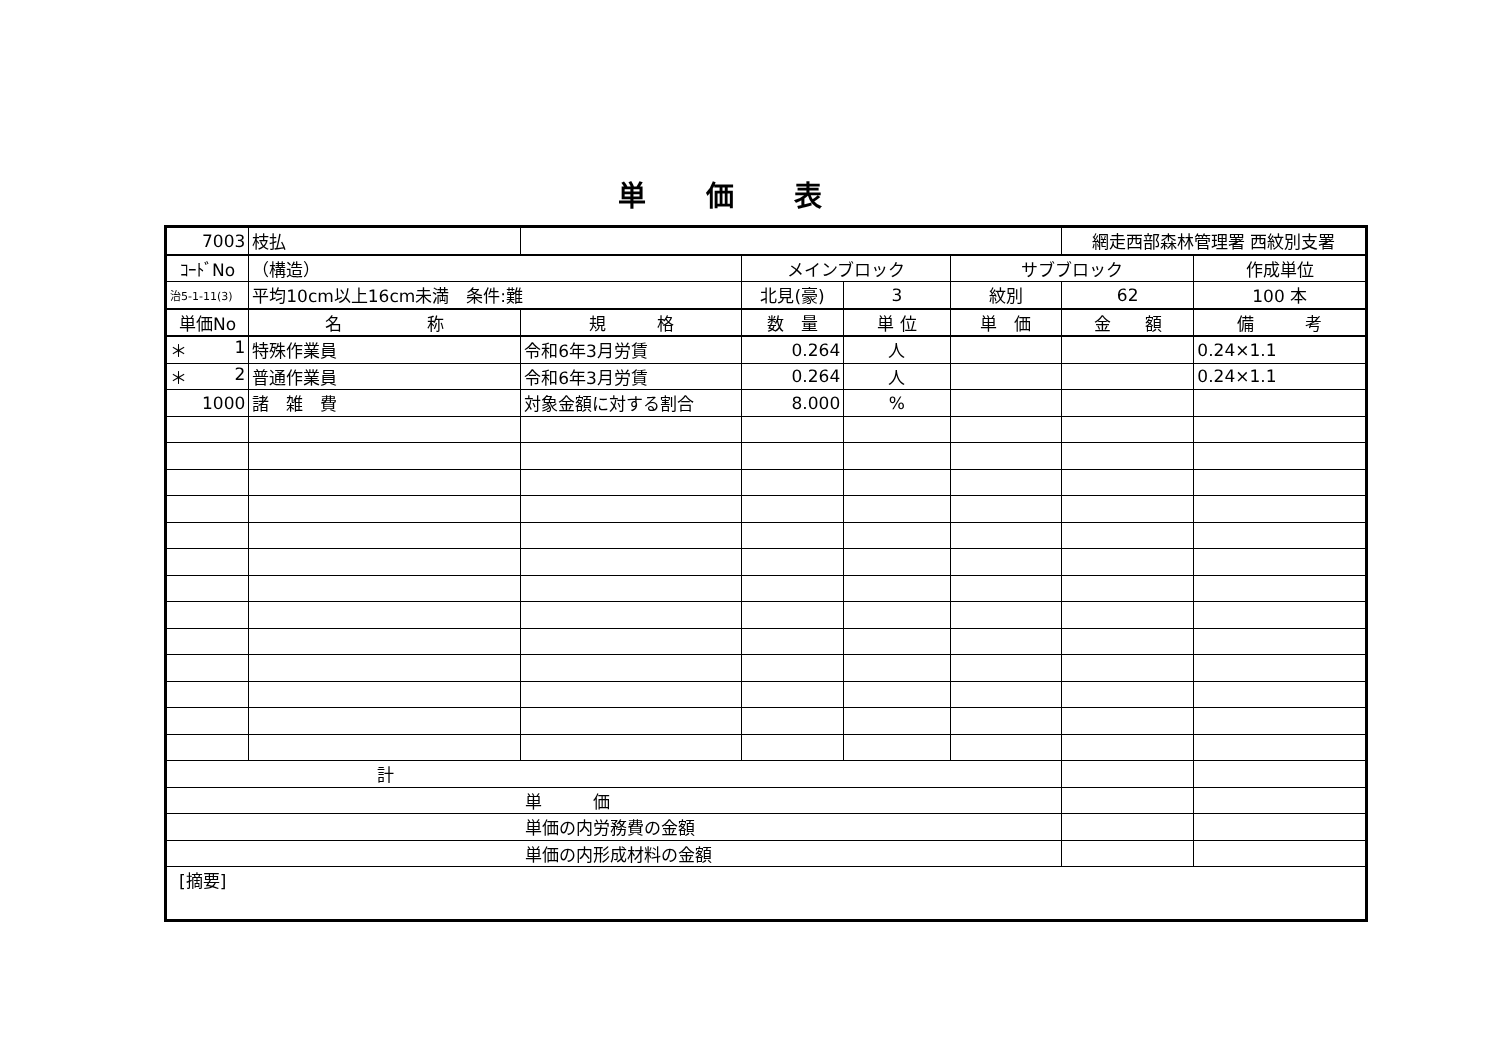単価表
| 7003 | 枝払 | | | | | 網走西部森林管理署 西紋別支署 | |
| ｺｰﾄﾞNo | （構造） | | メインブロック | | サブブロック | | 作成単位 |
| 治5-1-11(3) | 平均10cm以上16cm未満 条件:難 | | 北見(豪) | 3 | 紋別 | 62 | 100 本 |
| 単価No | 名 称 | 規 格 | 数 量 | 単 位 | 単 価 | 金 額 | 備 考 |
| ＊ 1 | 特殊作業員 | 令和6年3月労賃 | 0.264 | 人 | | | 0.24×1.1 |
| ＊ 2 | 普通作業員 | 令和6年3月労賃 | 0.264 | 人 | | | 0.24×1.1 |
| 1000 | 諸 雑 費 | 対象金額に対する割合 | 8.000 | % | | | |
| 計 | | | | | | | |
| 単 価 | | | | | | | |
| 単価の内労務費の金額 | | | | | | | |
| 単価の内形成材料の金額 | | | | | | | |
| [摘要] | | | | | | | |